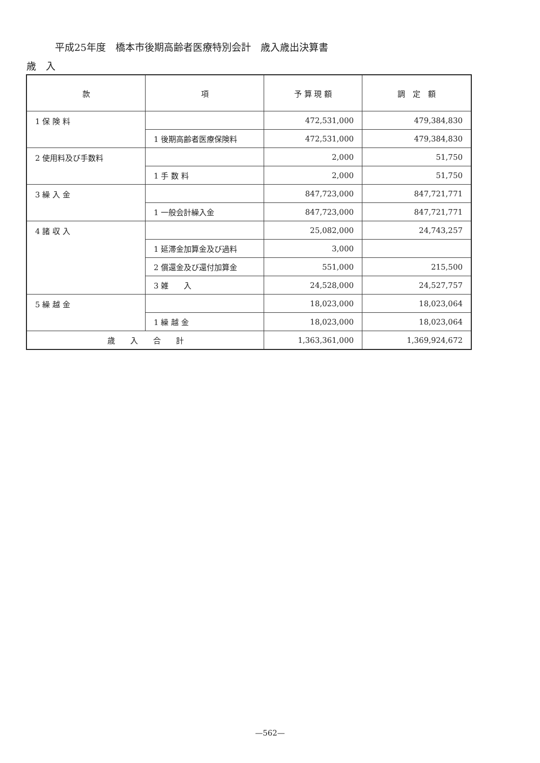平成25年度　橋本市後期高齢者医療特別会計　歳入歳出決算書
歳　入
| 款 | 項 | 予 算 現 額 | 調 定 額 |
| --- | --- | --- | --- |
| 1 保 険 料 | | 472,531,000 | 479,384,830 |
| | 1 後期高齢者医療保険料 | 472,531,000 | 479,384,830 |
| 2 使用料及び手数料 | | 2,000 | 51,750 |
| | 1 手 数 料 | 2,000 | 51,750 |
| 3 繰 入 金 | | 847,723,000 | 847,721,771 |
| | 1 一般会計繰入金 | 847,723,000 | 847,721,771 |
| 4 諸 収 入 | | 25,082,000 | 24,743,257 |
| | 1 延滞金加算金及び過料 | 3,000 | |
| | 2 償還金及び還付加算金 | 551,000 | 215,500 |
| | 3 雑 入 | 24,528,000 | 24,527,757 |
| 5 繰 越 金 | | 18,023,000 | 18,023,064 |
| | 1 繰 越 金 | 18,023,000 | 18,023,064 |
| 歳 入 合 計 | | 1,363,361,000 | 1,369,924,672 |
—562—